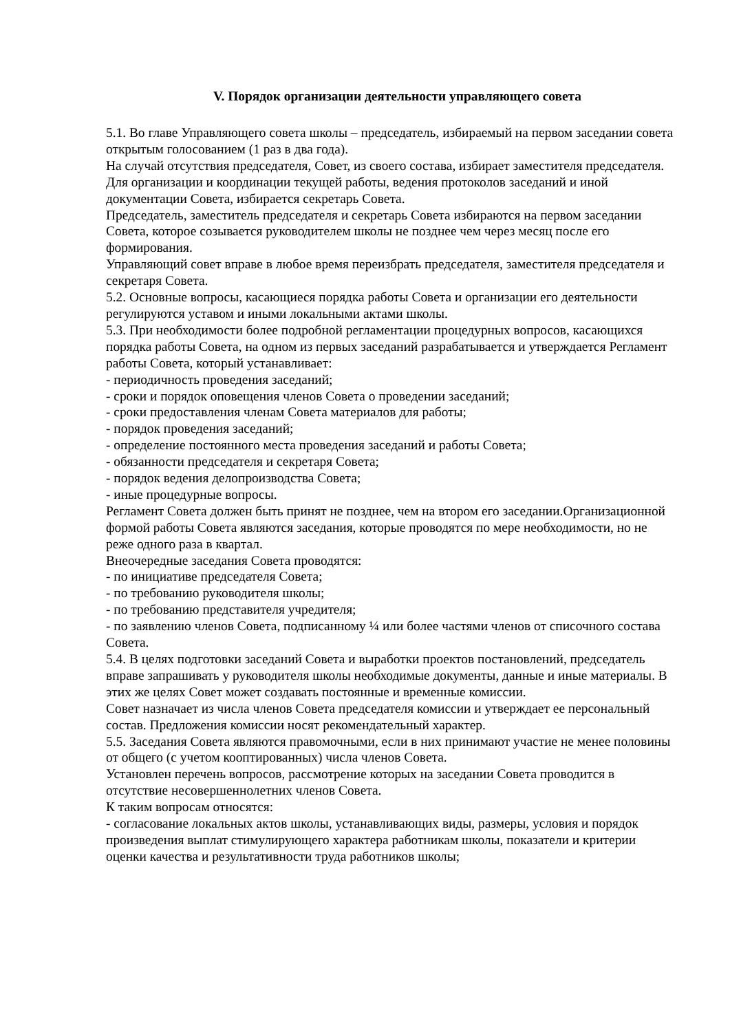V. Порядок организации деятельности управляющего совета
5.1. Во главе Управляющего совета школы – председатель, избираемый на первом заседании совета открытым голосованием (1 раз в два года).
На случай отсутствия председателя, Совет, из своего состава, избирает заместителя председателя.
Для организации и координации текущей работы, ведения протоколов заседаний и иной документации Совета, избирается секретарь Совета.
Председатель, заместитель председателя и секретарь Совета избираются на первом заседании Совета, которое созывается руководителем школы не позднее чем через месяц после его формирования.
Управляющий совет вправе в любое время переизбрать председателя, заместителя председателя и секретаря Совета.
5.2. Основные вопросы, касающиеся порядка работы Совета и организации его деятельности регулируются уставом и иными локальными актами школы.
5.3. При необходимости более подробной регламентации процедурных вопросов, касающихся порядка работы Совета, на одном из первых заседаний разрабатывается и утверждается Регламент работы Совета, который устанавливает:
- периодичность проведения заседаний;
- сроки и порядок оповещения членов Совета о проведении заседаний;
- сроки предоставления членам Совета материалов для работы;
- порядок проведения заседаний;
- определение постоянного места проведения заседаний и работы Совета;
- обязанности председателя и секретаря Совета;
- порядок ведения делопроизводства Совета;
- иные процедурные вопросы.
Регламент Совета должен быть принят не позднее, чем на втором его заседании.Организационной формой работы Совета являются заседания, которые проводятся по мере необходимости, но не реже одного раза в квартал.
Внеочередные заседания Совета проводятся:
- по инициативе председателя Совета;
- по требованию руководителя школы;
- по требованию представителя учредителя;
- по заявлению членов Совета, подписанному ¼ или более частями членов от списочного состава Совета.
5.4. В целях подготовки заседаний Совета и выработки проектов постановлений, председатель вправе запрашивать у руководителя школы необходимые документы, данные и иные материалы. В этих же целях Совет может создавать постоянные и временные комиссии.
Совет назначает из числа членов Совета председателя комиссии и утверждает ее персональный состав. Предложения комиссии носят рекомендательный характер.
5.5. Заседания Совета являются правомочными, если в них принимают участие не менее половины от общего (с учетом кооптированных) числа членов Совета.
Установлен перечень вопросов, рассмотрение которых на заседании Совета проводится в отсутствие несовершеннолетних членов Совета.
К таким вопросам относятся:
- согласование локальных актов школы, устанавливающих виды, размеры, условия и порядок произведения выплат стимулирующего характера работникам школы, показатели и критерии оценки качества и результативности труда работников школы;